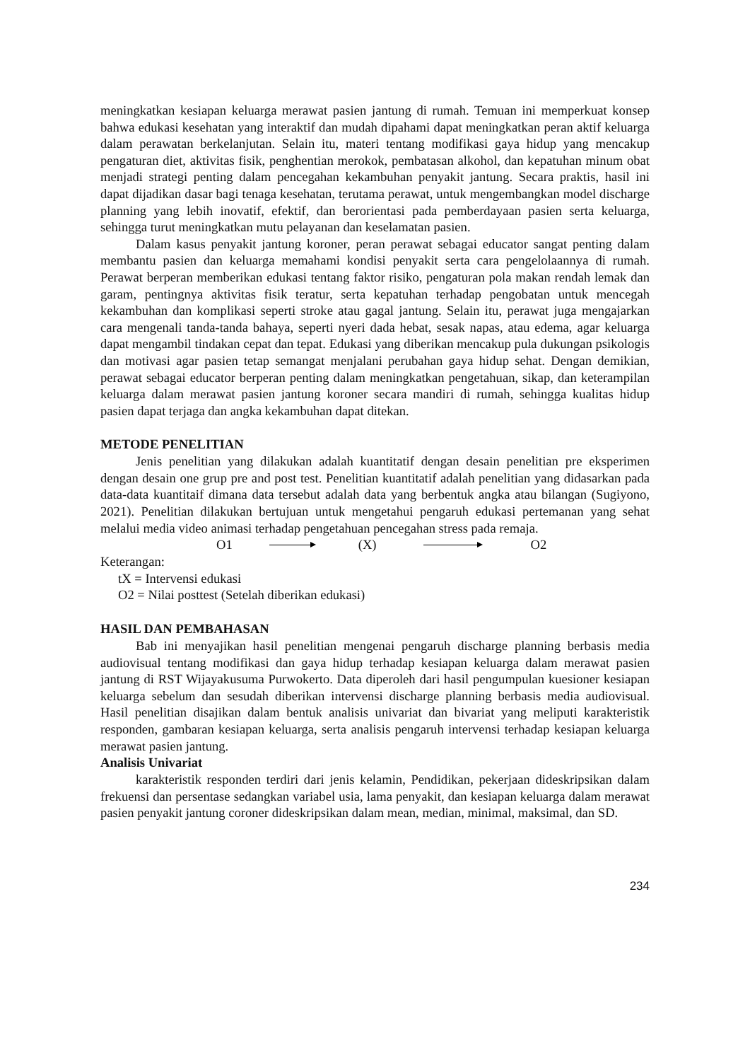meningkatkan kesiapan keluarga merawat pasien jantung di rumah. Temuan ini memperkuat konsep bahwa edukasi kesehatan yang interaktif dan mudah dipahami dapat meningkatkan peran aktif keluarga dalam perawatan berkelanjutan. Selain itu, materi tentang modifikasi gaya hidup yang mencakup pengaturan diet, aktivitas fisik, penghentian merokok, pembatasan alkohol, dan kepatuhan minum obat menjadi strategi penting dalam pencegahan kekambuhan penyakit jantung. Secara praktis, hasil ini dapat dijadikan dasar bagi tenaga kesehatan, terutama perawat, untuk mengembangkan model discharge planning yang lebih inovatif, efektif, dan berorientasi pada pemberdayaan pasien serta keluarga, sehingga turut meningkatkan mutu pelayanan dan keselamatan pasien.
Dalam kasus penyakit jantung koroner, peran perawat sebagai educator sangat penting dalam membantu pasien dan keluarga memahami kondisi penyakit serta cara pengelolaannya di rumah. Perawat berperan memberikan edukasi tentang faktor risiko, pengaturan pola makan rendah lemak dan garam, pentingnya aktivitas fisik teratur, serta kepatuhan terhadap pengobatan untuk mencegah kekambuhan dan komplikasi seperti stroke atau gagal jantung. Selain itu, perawat juga mengajarkan cara mengenali tanda-tanda bahaya, seperti nyeri dada hebat, sesak napas, atau edema, agar keluarga dapat mengambil tindakan cepat dan tepat. Edukasi yang diberikan mencakup pula dukungan psikologis dan motivasi agar pasien tetap semangat menjalani perubahan gaya hidup sehat. Dengan demikian, perawat sebagai educator berperan penting dalam meningkatkan pengetahuan, sikap, dan keterampilan keluarga dalam merawat pasien jantung koroner secara mandiri di rumah, sehingga kualitas hidup pasien dapat terjaga dan angka kekambuhan dapat ditekan.
METODE PENELITIAN
Jenis penelitian yang dilakukan adalah kuantitatif dengan desain penelitian pre eksperimen dengan desain one grup pre and post test. Penelitian kuantitatif adalah penelitian yang didasarkan pada data-data kuantitaif dimana data tersebut adalah data yang berbentuk angka atau bilangan (Sugiyono, 2021). Penelitian dilakukan bertujuan untuk mengetahui pengaruh edukasi pertemanan yang sehat melalui media video animasi terhadap pengetahuan pencegahan stress pada remaja.
O1 (X) O2
Keterangan:
tX = Intervensi edukasi
O2 = Nilai posttest (Setelah diberikan edukasi)
HASIL DAN PEMBAHASAN
Bab ini menyajikan hasil penelitian mengenai pengaruh discharge planning berbasis media audiovisual tentang modifikasi dan gaya hidup terhadap kesiapan keluarga dalam merawat pasien jantung di RST Wijayakusuma Purwokerto. Data diperoleh dari hasil pengumpulan kuesioner kesiapan keluarga sebelum dan sesudah diberikan intervensi discharge planning berbasis media audiovisual. Hasil penelitian disajikan dalam bentuk analisis univariat dan bivariat yang meliputi karakteristik responden, gambaran kesiapan keluarga, serta analisis pengaruh intervensi terhadap kesiapan keluarga merawat pasien jantung.
Analisis Univariat
karakteristik responden terdiri dari jenis kelamin, Pendidikan, pekerjaan dideskripsikan dalam frekuensi dan persentase sedangkan variabel usia, lama penyakit, dan kesiapan keluarga dalam merawat pasien penyakit jantung coroner dideskripsikan dalam mean, median, minimal, maksimal, dan SD.
234